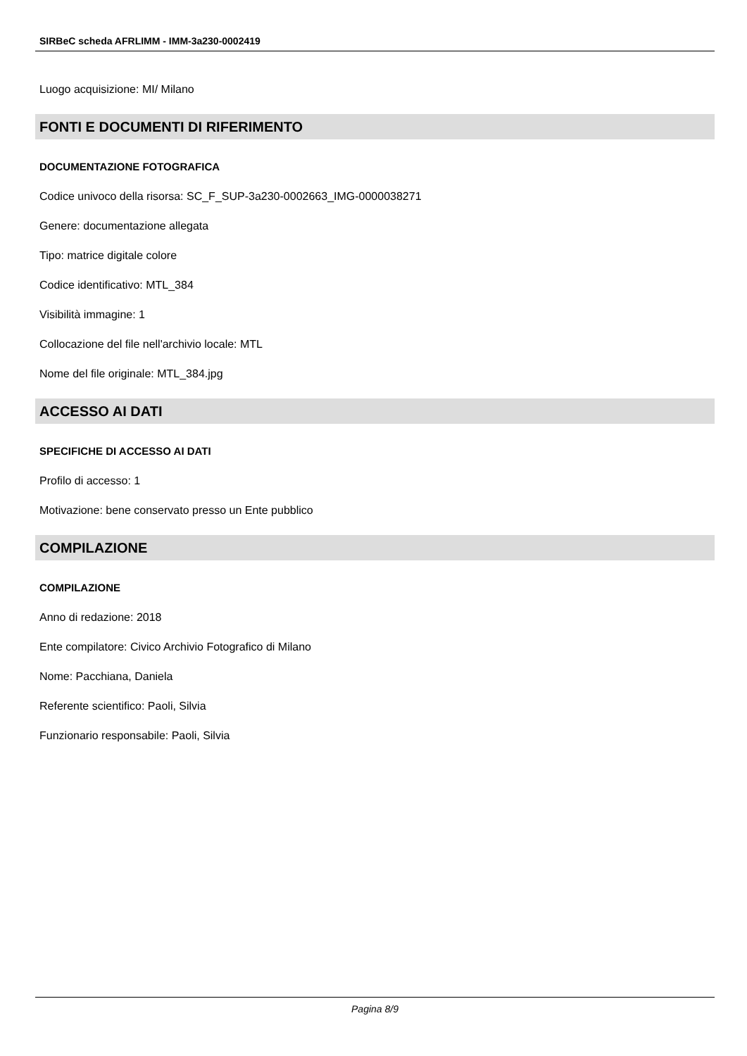SIRBeC scheda AFRLIMM - IMM-3a230-0002419
Luogo acquisizione: MI/ Milano
FONTI E DOCUMENTI DI RIFERIMENTO
DOCUMENTAZIONE FOTOGRAFICA
Codice univoco della risorsa: SC_F_SUP-3a230-0002663_IMG-0000038271
Genere: documentazione allegata
Tipo: matrice digitale colore
Codice identificativo: MTL_384
Visibilità immagine: 1
Collocazione del file nell'archivio locale: MTL
Nome del file originale: MTL_384.jpg
ACCESSO AI DATI
SPECIFICHE DI ACCESSO AI DATI
Profilo di accesso: 1
Motivazione: bene conservato presso un Ente pubblico
COMPILAZIONE
COMPILAZIONE
Anno di redazione: 2018
Ente compilatore: Civico Archivio Fotografico di Milano
Nome: Pacchiana, Daniela
Referente scientifico: Paoli, Silvia
Funzionario responsabile: Paoli, Silvia
Pagina 8/9